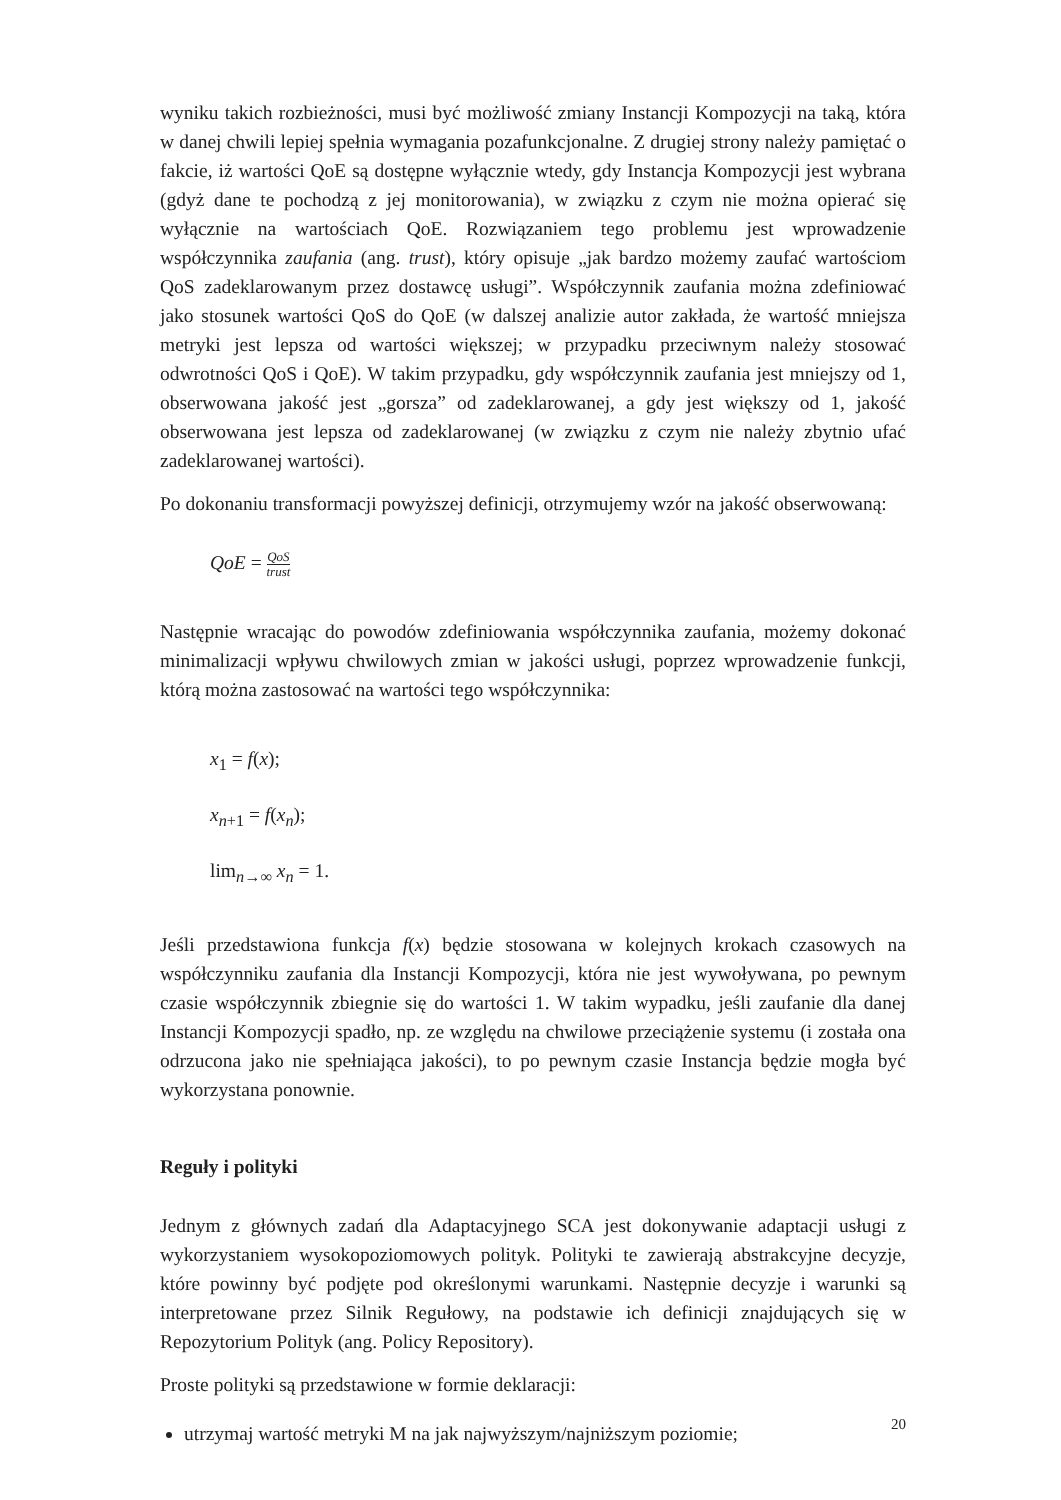wyniku takich rozbieżności, musi być możliwość zmiany Instancji Kompozycji na taką, która w danej chwili lepiej spełnia wymagania pozafunkcjonalne. Z drugiej strony należy pamiętać o fakcie, iż wartości QoE są dostępne wyłącznie wtedy, gdy Instancja Kompozycji jest wybrana (gdyż dane te pochodzą z jej monitorowania), w związku z czym nie można opierać się wyłącznie na wartościach QoE. Rozwiązaniem tego problemu jest wprowadzenie współczynnika zaufania (ang. trust), który opisuje „jak bardzo możemy zaufać wartościom QoS zadeklarowanym przez dostawcę usługi”. Współczynnik zaufania można zdefiniować jako stosunek wartości QoS do QoE (w dalszej analizie autor zakłada, że wartość mniejsza metryki jest lepsza od wartości większej; w przypadku przeciwnym należy stosować odwrotności QoS i QoE). W takim przypadku, gdy współczynnik zaufania jest mniejszy od 1, obserwowana jakość jest „gorsza” od zadeklarowanej, a gdy jest większy od 1, jakość obserwowana jest lepsza od zadeklarowanej (w związku z czym nie należy zbytnio ufać zadeklarowanej wartości).
Po dokonaniu transformacji powyższej definicji, otrzymujemy wzór na jakość obserwowaną:
QoE = QoS trust
Następnie wracając do powodów zdefiniowania współczynnika zaufania, możemy dokonać minimalizacji wpływu chwilowych zmian w jakości usługi, poprzez wprowadzenie funkcji, którą można zastosować na wartości tego współczynnika:
x<sub>1</sub> = f(x);
x<sub>n+1</sub> = f(x<sub>n</sub>);
lim<sub>n→∞</sub> x<sub>n</sub> = 1.
Jeśli przedstawiona funkcja f(x) będzie stosowana w kolejnych krokach czasowych na współczynniku zaufania dla Instancji Kompozycji, która nie jest wywoływana, po pewnym czasie współczynnik zbiegnie się do wartości 1. W takim wypadku, jeśli zaufanie dla danej Instancji Kompozycji spadło, np. ze względu na chwilowe przeciążenie systemu (i została ona odrzucona jako nie spełniająca jakości), to po pewnym czasie Instancja będzie mogła być wykorzystana ponownie.
Reguły i polityki
Jednym z głównych zadań dla Adaptacyjnego SCA jest dokonywanie adaptacji usługi z wykorzystaniem wysokopoziomowych polityk. Polityki te zawierają abstrakcyjne decyzje, które powinny być podjęte pod określonymi warunkami. Następnie decyzje i warunki są interpretowane przez Silnik Regułowy, na podstawie ich definicji znajdujących się w Repozytorium Polityk (ang. Policy Repository).
Proste polityki są przedstawione w formie deklaracji:
utrzymaj wartość metryki M na jak najwyższym/najniższym poziomie;
20